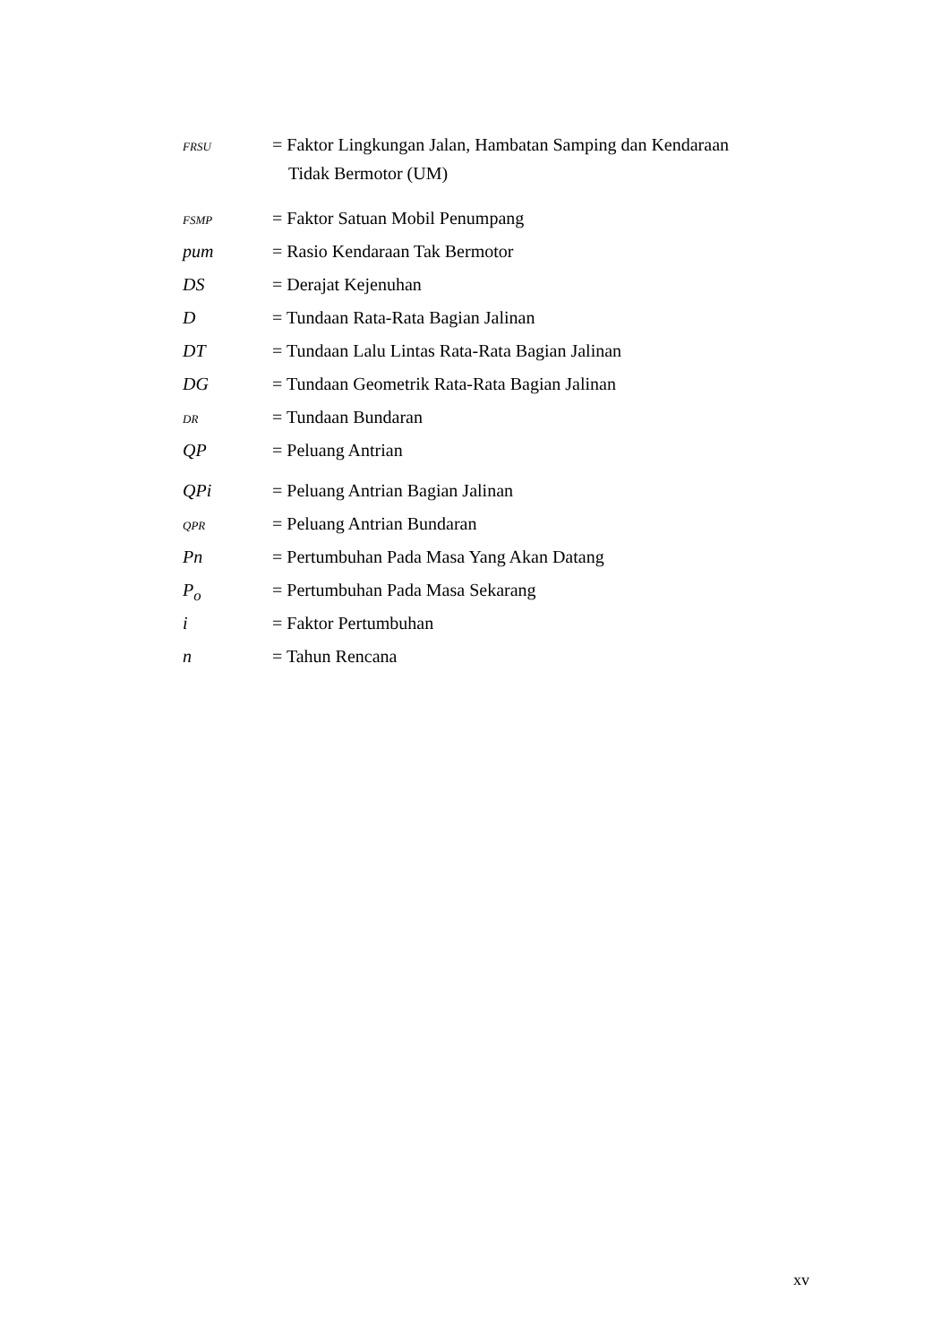FRSU
= Faktor Lingkungan Jalan, Hambatan Samping dan Kendaraan
Tidak Bermotor (UM)
FSMP
= Faktor Satuan Mobil Penumpang
pum = Rasio Kendaraan Tak Bermotor
DS = Derajat Kejenuhan
D = Tundaan Rata-Rata Bagian Jalinan
DT = Tundaan Lalu Lintas Rata-Rata Bagian Jalinan
DG = Tundaan Geometrik Rata-Rata Bagian Jalinan
DR
= Tundaan Bundaran
QP = Peluang Antrian
QPi = Peluang Antrian Bagian Jalinan
QPR
= Peluang Antrian Bundaran
Pn = Pertumbuhan Pada Masa Yang Akan Datang
P<sub>o</sub> = Pertumbuhan Pada Masa Sekarang
i = Faktor Pertumbuhan
n = Tahun Rencana
xv